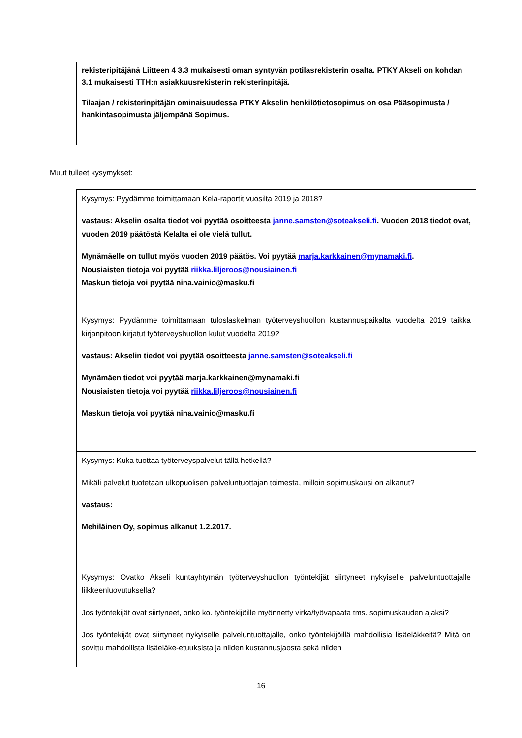rekisteripitäjänä Liitteen 4 3.3 mukaisesti oman syntyvän potilasrekisterin osalta. PTKY Akseli on kohdan 3.1 mukaisesti TTH:n asiakkuusrekisterin rekisterinpitäjä.
Tilaajan / rekisterinpitäjän ominaisuudessa PTKY Akselin henkilötietosopimus on osa Pääsopimusta / hankintasopimusta jäljempänä Sopimus.
Muut tulleet kysymykset:
| Kysymys: Pyydämme toimittamaan Kela-raportit vuosilta 2019 ja 2018? vastaus: Akselin osalta tiedot voi pyytää osoitteesta janne.samsten@soteakseli.fi . Vuoden 2018 tiedot ovat, vuoden 2019 päätöstä Kelalta ei ole vielä tullut. Mynämäelle on tullut myös vuoden 2019 päätös. Voi pyytää marja.karkkainen@mynamaki.fi . Nousiaisten tietoja voi pyytää riikka.liljeroos@nousiainen.fi Maskun tietoja voi pyytää nina.vainio@masku.fi |
| Kysymys: Pyydämme toimittamaan tuloslaskelman työterveyshuollon kustannuspaikalta vuodelta 2019 taikka kirjanpitoon kirjatut työterveyshuollon kulut vuodelta 2019? vastaus: Akselin tiedot voi pyytää osoitteesta janne.samsten@soteakseli.fi Mynämäen tiedot voi pyytää marja.karkkainen@mynamaki.fi Nousiaisten tietoja voi pyytää riikka.liljeroos@nousiainen.fi Maskun tietoja voi pyytää nina.vainio@masku.fi |
| Kysymys: Kuka tuottaa työterveyspalvelut tällä hetkellä? Mikäli palvelut tuotetaan ulkopuolisen palveluntuottajan toimesta, milloin sopimuskausi on alkanut? vastaus: Mehiläinen Oy, sopimus alkanut 1.2.2017. |
| Kysymys: Ovatko Akseli kuntayhtymän työterveyshuollon työntekijät siirtyneet nykyiselle palveluntuottajalle liikkeenluovutuksella? Jos työntekijät ovat siirtyneet, onko ko. työntekijöille myönnetty virka/työvapaata tms. sopimuskauden ajaksi? Jos työntekijät ovat siirtyneet nykyiselle palveluntuottajalle, onko työntekijöillä mahdollisia lisäeläkkeitä? Mitä on sovittu mahdollista lisäeläke-etuuksista ja niiden kustannusjaosta sekä niiden |
16